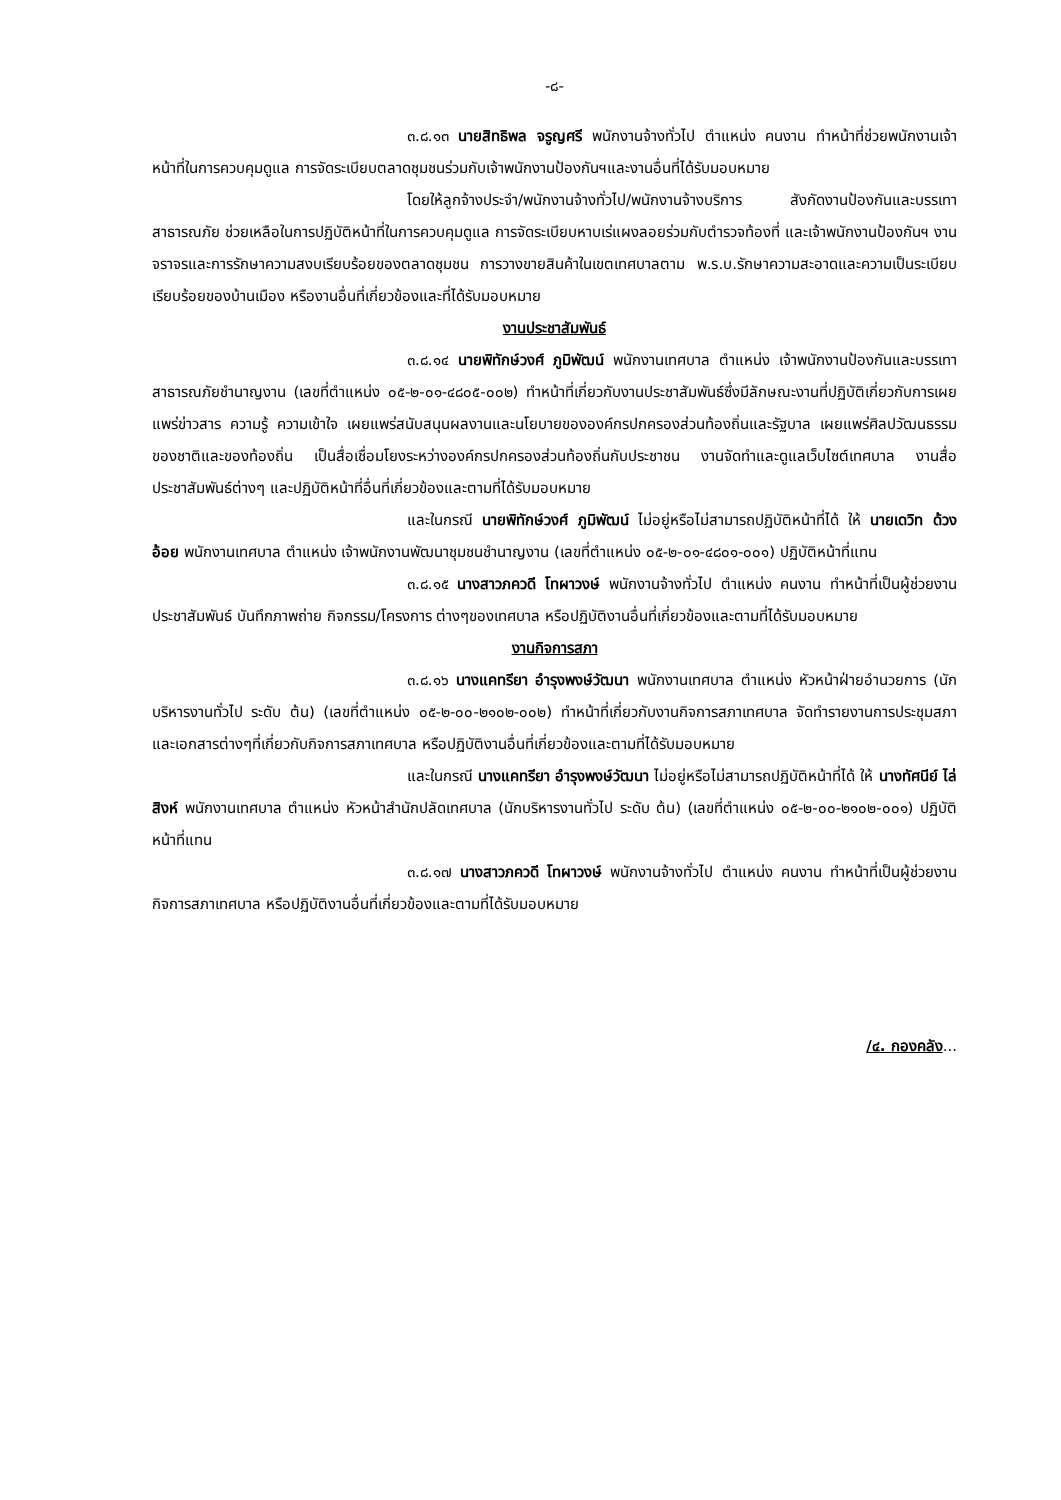-๘-
๓.๘.๑๓ นายสิทธิพล จรูญศรี พนักงานจ้างทั่วไป ตำแหน่ง คนงาน ทำหน้าที่ช่วยพนักงานเจ้าหน้าที่ในการควบคุมดูแล การจัดระเบียบตลาดชุมชนร่วมกับเจ้าพนักงานป้องกันฯและงานอื่นที่ได้รับมอบหมาย
โดยให้ลูกจ้างประจำ/พนักงานจ้างทั่วไป/พนักงานจ้างบริการ สังกัดงานป้องกันและบรรเทาสาธารณภัย ช่วยเหลือในการปฏิบัติหน้าที่ในการควบคุมดูแล การจัดระเบียบหาบเร่แผงลอยร่วมกับตำรวจท้องที่ และเจ้าพนักงานป้องกันฯ งานจราจรและการรักษาความสงบเรียบร้อยของตลาดชุมชน การวางขายสินค้าในเขตเทศบาลตาม พ.ร.บ.รักษาความสะอาดและความเป็นระเบียบเรียบร้อยของบ้านเมือง หรืองานอื่นที่เกี่ยวข้องและที่ได้รับมอบหมาย
งานประชาสัมพันธ์
๓.๘.๑๔ นายพิทักษ์วงศ์ ภูมิพัฒน์ พนักงานเทศบาล ตำแหน่ง เจ้าพนักงานป้องกันและบรรเทาสาธารณภัยชำนาญงาน (เลขที่ตำแหน่ง ๐๕-๒-๐๑-๔๘๐๕-๐๐๒) ทำหน้าที่เกี่ยวกับงานประชาสัมพันธ์ซึ่งมีลักษณะงานที่ปฏิบัติเกี่ยวกับการเผยแพร่ข่าวสาร ความรู้ ความเข้าใจ เผยแพร่สนับสนุนผลงานและนโยบายขององค์กรปกครองส่วนท้องถิ่นและรัฐบาล เผยแพร่ศิลปวัฒนธรรมของชาติและของท้องถิ่น เป็นสื่อเชื่อมโยงระหว่างองค์กรปกครองส่วนท้องถิ่นกับประชาชน งานจัดทำและดูแลเว็บไซต์เทศบาล งานสื่อประชาสัมพันธ์ต่างๆ และปฏิบัติหน้าที่อื่นที่เกี่ยวข้องและตามที่ได้รับมอบหมาย
และในกรณี นายพิทักษ์วงศ์ ภูมิพัฒน์ ไม่อยู่หรือไม่สามารถปฏิบัติหน้าที่ได้ ให้ นายเดวิท ด้วงอ้อย พนักงานเทศบาล ตำแหน่ง เจ้าพนักงานพัฒนาชุมชนชำนาญงาน (เลขที่ตำแหน่ง ๐๕-๒-๐๑-๔๘๐๑-๐๐๑) ปฏิบัติหน้าที่แทน
๓.๘.๑๕ นางสาวภควดี โทผาวงษ์ พนักงานจ้างทั่วไป ตำแหน่ง คนงาน ทำหน้าที่เป็นผู้ช่วยงานประชาสัมพันธ์ บันทึกภาพถ่าย กิจกรรม/โครงการ ต่างๆของเทศบาล หรือปฏิบัติงานอื่นที่เกี่ยวข้องและตามที่ได้รับมอบหมาย
งานกิจการสภา
๓.๘.๑๖ นางแคทรียา อำรุงพงษ์วัฒนา พนักงานเทศบาล ตำแหน่ง หัวหน้าฝ่ายอำนวยการ (นักบริหารงานทั่วไป ระดับ ต้น) (เลขที่ตำแหน่ง ๐๕-๒-๐๐-๒๑๐๒-๐๐๒) ทำหน้าที่เกี่ยวกับงานกิจการสภาเทศบาล จัดทำรายงานการประชุมสภาและเอกสารต่างๆที่เกี่ยวกับกิจการสภาเทศบาล หรือปฏิบัติงานอื่นที่เกี่ยวข้องและตามที่ได้รับมอบหมาย
และในกรณี นางแคทรียา อำรุงพงษ์วัฒนา ไม่อยู่หรือไม่สามารถปฏิบัติหน้าที่ได้ ให้ นางทัศนีย์ ไล่สิงห์ พนักงานเทศบาล ตำแหน่ง หัวหน้าสำนักปลัดเทศบาล (นักบริหารงานทั่วไป ระดับ ต้น) (เลขที่ตำแหน่ง ๐๕-๒-๐๐-๒๑๐๒-๐๐๑) ปฏิบัติหน้าที่แทน
๓.๘.๑๗ นางสาวภควดี โทผาวงษ์ พนักงานจ้างทั่วไป ตำแหน่ง คนงาน ทำหน้าที่เป็นผู้ช่วยงานกิจการสภาเทศบาล หรือปฏิบัติงานอื่นที่เกี่ยวข้องและตามที่ได้รับมอบหมาย
/๔. กองคลัง...